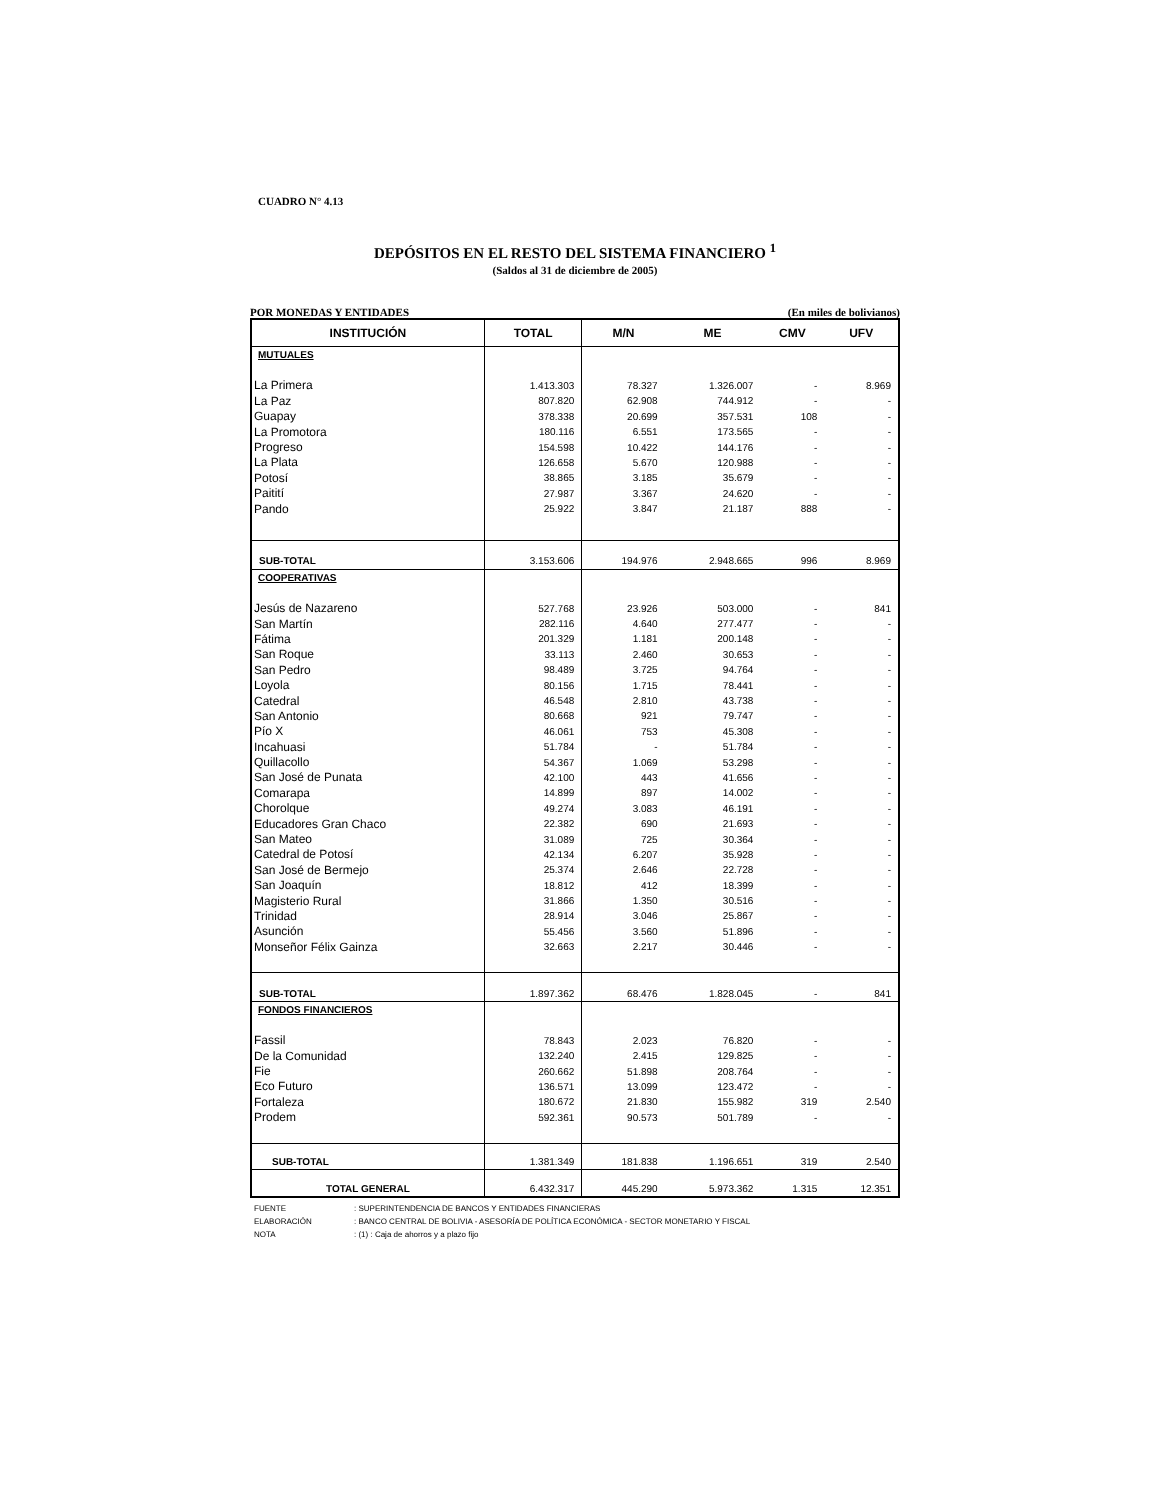CUADRO N° 4.13
DEPÓSITOS EN EL RESTO DEL SISTEMA FINANCIERO <sup>1</sup>
(Saldos al 31 de diciembre de 2005)
POR MONEDAS Y ENTIDADES (En miles de bolivianos)
| INSTITUCIÓN | TOTAL | M/N | ME | CMV | UFV |
| --- | --- | --- | --- | --- | --- |
| MUTUALES | | | | | |
| La Primera | 1.413.303 | 78.327 | 1.326.007 | - | 8.969 |
| La Paz | 807.820 | 62.908 | 744.912 | - | - |
| Guapay | 378.338 | 20.699 | 357.531 | 108 | - |
| La Promotora | 180.116 | 6.551 | 173.565 | - | - |
| Progreso | 154.598 | 10.422 | 144.176 | - | - |
| La Plata | 126.658 | 5.670 | 120.988 | - | - |
| Potosí | 38.865 | 3.185 | 35.679 | - | - |
| Paitití | 27.987 | 3.367 | 24.620 | - | - |
| Pando | 25.922 | 3.847 | 21.187 | 888 | - |
| SUB-TOTAL | 3.153.606 | 194.976 | 2.948.665 | 996 | 8.969 |
| COOPERATIVAS | | | | | |
| Jesús de Nazareno | 527.768 | 23.926 | 503.000 | - | 841 |
| San Martín | 282.116 | 4.640 | 277.477 | - | - |
| Fátima | 201.329 | 1.181 | 200.148 | - | - |
| San Roque | 33.113 | 2.460 | 30.653 | - | - |
| San Pedro | 98.489 | 3.725 | 94.764 | - | - |
| Loyola | 80.156 | 1.715 | 78.441 | - | - |
| Catedral | 46.548 | 2.810 | 43.738 | - | - |
| San Antonio | 80.668 | 921 | 79.747 | - | - |
| Pío X | 46.061 | 753 | 45.308 | - | - |
| Incahuasi | 51.784 | - | 51.784 | - | - |
| Quillacollo | 54.367 | 1.069 | 53.298 | - | - |
| San José de Punata | 42.100 | 443 | 41.656 | - | - |
| Comarapa | 14.899 | 897 | 14.002 | - | - |
| Chorolque | 49.274 | 3.083 | 46.191 | - | - |
| Educadores Gran Chaco | 22.382 | 690 | 21.693 | - | - |
| San Mateo | 31.089 | 725 | 30.364 | - | - |
| Catedral de Potosí | 42.134 | 6.207 | 35.928 | - | - |
| San José de Bermejo | 25.374 | 2.646 | 22.728 | - | - |
| San Joaquín | 18.812 | 412 | 18.399 | - | - |
| Magisterio Rural | 31.866 | 1.350 | 30.516 | - | - |
| Trinidad | 28.914 | 3.046 | 25.867 | - | - |
| Asunción | 55.456 | 3.560 | 51.896 | - | - |
| Monseñor Félix Gainza | 32.663 | 2.217 | 30.446 | - | - |
| SUB-TOTAL | 1.897.362 | 68.476 | 1.828.045 | - | 841 |
| FONDOS FINANCIEROS | | | | | |
| Fassil | 78.843 | 2.023 | 76.820 | - | - |
| De la Comunidad | 132.240 | 2.415 | 129.825 | - | - |
| Fie | 260.662 | 51.898 | 208.764 | - | - |
| Eco Futuro | 136.571 | 13.099 | 123.472 | - | - |
| Fortaleza | 180.672 | 21.830 | 155.982 | 319 | 2.540 |
| Prodem | 592.361 | 90.573 | 501.789 | - | - |
| SUB-TOTAL | 1.381.349 | 181.838 | 1.196.651 | 319 | 2.540 |
| TOTAL GENERAL | 6.432.317 | 445.290 | 5.973.362 | 1.315 | 12.351 |
FUENTE: SUPERINTENDENCIA DE BANCOS Y ENTIDADES FINANCIERAS
ELABORACIÓN: BANCO CENTRAL DE BOLIVIA - ASESORÍA DE POLÍTICA ECONÓMICA - SECTOR MONETARIO Y FISCAL
NOTA: (1) : Caja de ahorros y a plazo fijo